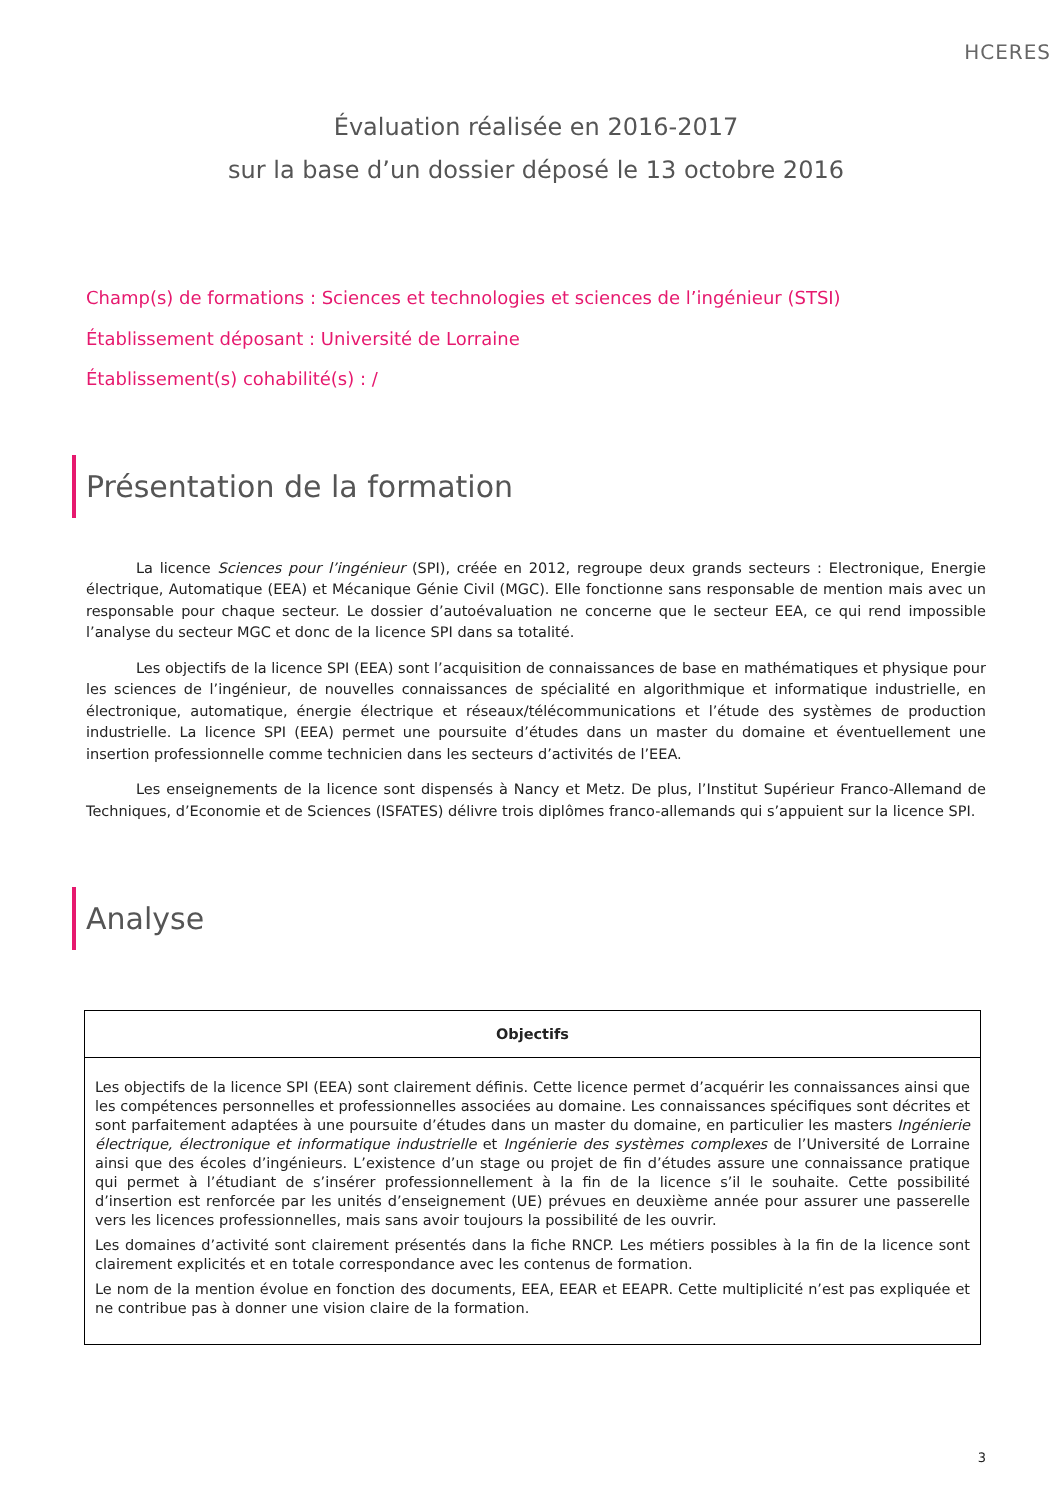HCERES
Évaluation réalisée en 2016-2017
sur la base d’un dossier déposé le 13 octobre 2016
Champ(s) de formations : Sciences et technologies et sciences de l’ingénieur (STSI)
Établissement déposant : Université de Lorraine
Établissement(s) cohabilité(s) : /
Présentation de la formation
La licence Sciences pour l’ingénieur (SPI), créée en 2012, regroupe deux grands secteurs : Electronique, Energie électrique, Automatique (EEA) et Mécanique Génie Civil (MGC). Elle fonctionne sans responsable de mention mais avec un responsable pour chaque secteur. Le dossier d’autoévaluation ne concerne que le secteur EEA, ce qui rend impossible l’analyse du secteur MGC et donc de la licence SPI dans sa totalité.
Les objectifs de la licence SPI (EEA) sont l’acquisition de connaissances de base en mathématiques et physique pour les sciences de l’ingénieur, de nouvelles connaissances de spécialité en algorithmique et informatique industrielle, en électronique, automatique, énergie électrique et réseaux/télécommunications et l’étude des systèmes de production industrielle. La licence SPI (EEA) permet une poursuite d’études dans un master du domaine et éventuellement une insertion professionnelle comme technicien dans les secteurs d’activités de l’EEA.
Les enseignements de la licence sont dispensés à Nancy et Metz. De plus, l’Institut Supérieur Franco-Allemand de Techniques, d’Economie et de Sciences (ISFATES) délivre trois diplômes franco-allemands qui s’appuient sur la licence SPI.
Analyse
| Objectifs |
| --- |
| Les objectifs de la licence SPI (EEA) sont clairement définis. Cette licence permet d’acquérir les connaissances ainsi que les compétences personnelles et professionnelles associées au domaine. Les connaissances spécifiques sont décrites et sont parfaitement adaptées à une poursuite d’études dans un master du domaine, en particulier les masters Ingénierie électrique, électronique et informatique industrielle et Ingénierie des systèmes complexes de l’Université de Lorraine ainsi que des écoles d’ingénieurs. L’existence d’un stage ou projet de fin d’études assure une connaissance pratique qui permet à l’étudiant de s’insérer professionnellement à la fin de la licence s’il le souhaite. Cette possibilité d’insertion est renforcée par les unités d’enseignement (UE) prévues en deuxième année pour assurer une passerelle vers les licences professionnelles, mais sans avoir toujours la possibilité de les ouvrir. Les domaines d’activité sont clairement présentés dans la fiche RNCP. Les métiers possibles à la fin de la licence sont clairement explicités et en totale correspondance avec les contenus de formation. Le nom de la mention évolue en fonction des documents, EEA, EEAR et EEAPR. Cette multiplicité n’est pas expliquée et ne contribue pas à donner une vision claire de la formation. |
3